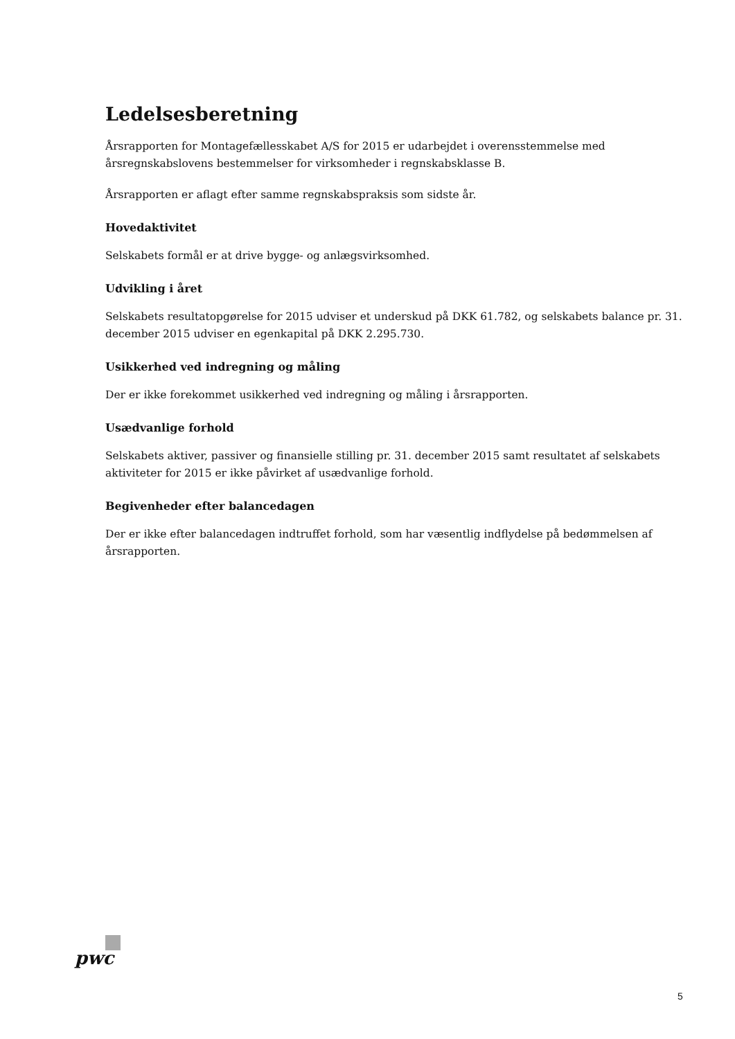Ledelsesberetning
Årsrapporten for Montagefællesskabet A/S for 2015 er udarbejdet i overensstemmelse med årsregnskabslovens bestemmelser for virksomheder i regnskabsklasse B.
Årsrapporten er aflagt efter samme regnskabspraksis som sidste år.
Hovedaktivitet
Selskabets formål er at drive bygge- og anlægsvirksomhed.
Udvikling i året
Selskabets resultatopgørelse for 2015 udviser et underskud på DKK 61.782, og selskabets balance pr. 31. december 2015 udviser en egenkapital på DKK 2.295.730.
Usikkerhed ved indregning og måling
Der er ikke forekommet usikkerhed ved indregning og måling i årsrapporten.
Usædvanlige forhold
Selskabets aktiver, passiver og finansielle stilling pr. 31. december 2015 samt resultatet af selskabets aktiviteter for 2015 er ikke påvirket af usædvanlige forhold.
Begivenheder efter balancedagen
Der er ikke efter balancedagen indtruffet forhold, som har væsentlig indflydelse på bedømmelsen af årsrapporten.
pwc
5